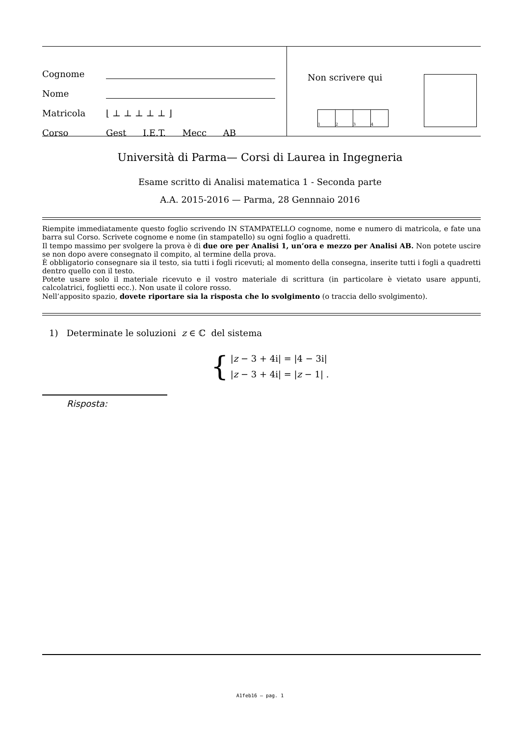Cognome
Nome
Matricola ⌊⊥⊥⊥⊥⊥⌋
Corso Gest I.E.T. Mecc AB
Non scrivere qui
1 2 3 4
Università di Parma— Corsi di Laurea in Ingegneria
Esame scritto di Analisi matematica 1 - Seconda parte
A.A. 2015-2016 — Parma, 28 Gennnaio 2016
Riempite immediatamente questo foglio scrivendo IN STAMPATELLO cognome, nome e numero di matricola, e fate una barra sul Corso. Scrivete cognome e nome (in stampatello) su ogni foglio a quadretti.
Il tempo massimo per svolgere la prova è di due ore per Analisi 1, un’ora e mezzo per Analisi AB. Non potete uscire se non dopo avere consegnato il compito, al termine della prova.
È obbligatorio consegnare sia il testo, sia tutti i fogli ricevuti; al momento della consegna, inserite tutti i fogli a quadretti dentro quello con il testo.
Potete usare solo il materiale ricevuto e il vostro materiale di scrittura (in particolare è vietato usare appunti, calcolatrici, foglietti ecc.). Non usate il colore rosso.
Nell’apposito spazio, dovete riportare sia la risposta che lo svolgimento (o traccia dello svolgimento).
1) Determinate le soluzioni z ∈ ℂ del sistema
{
|z − 3 + 4i| = |4 − 3i|
|z − 3 + 4i| = |z − 1| .
Risposta:
A1feb16 – pag. 1